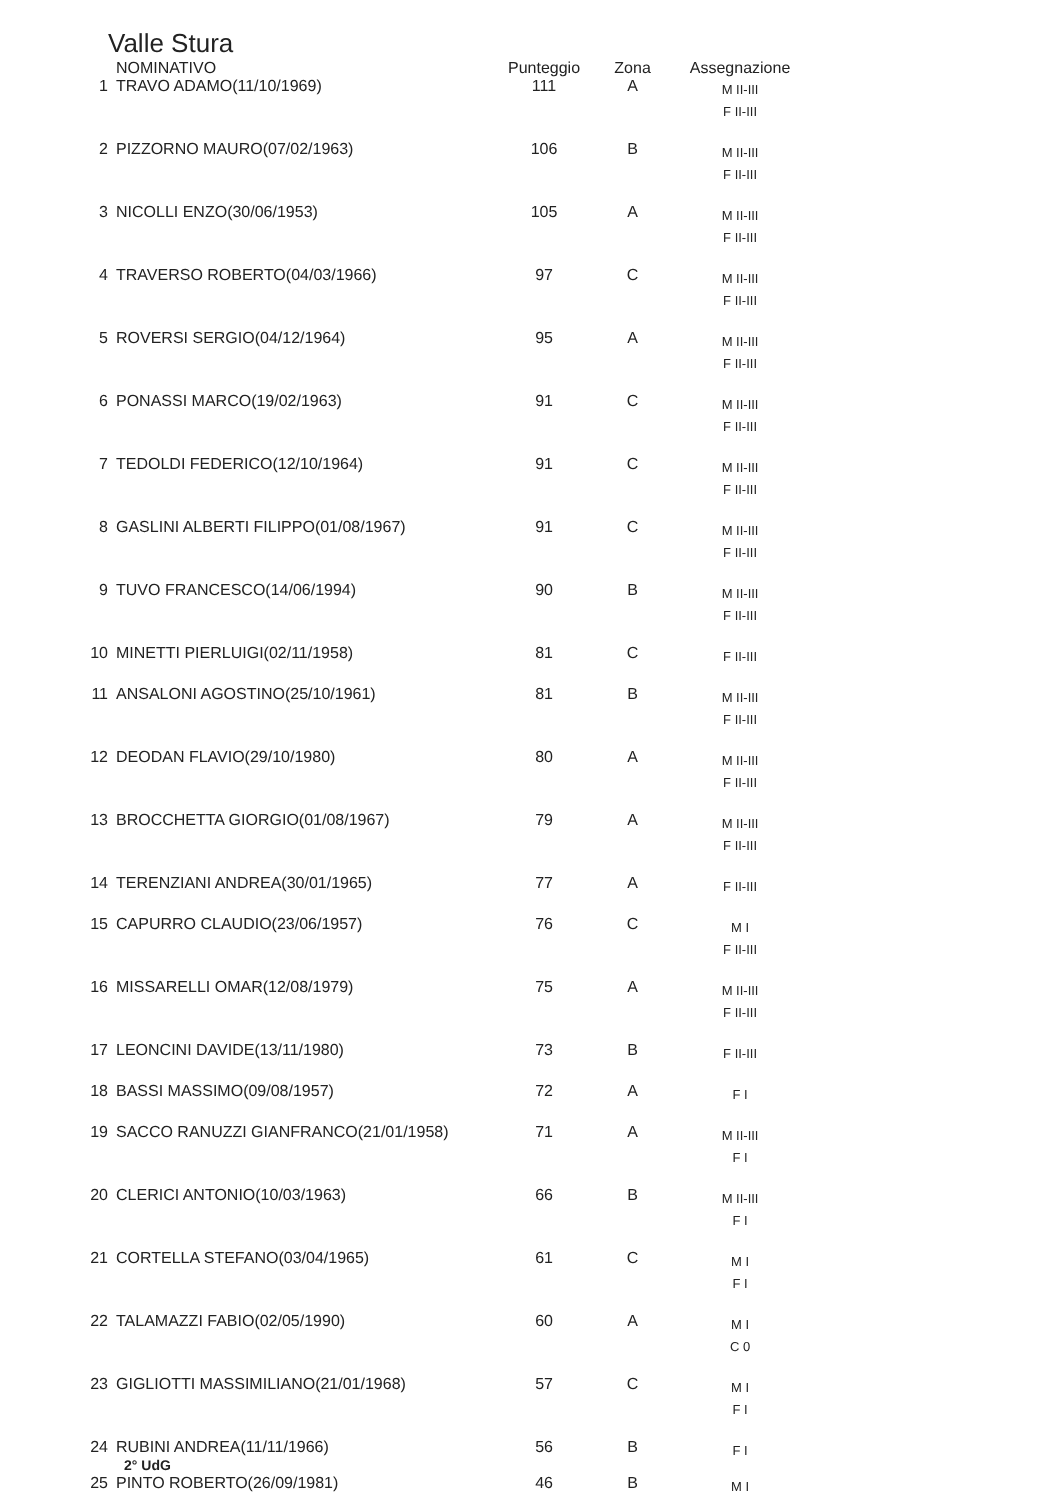Valle Stura
| | NOMINATIVO | Punteggio | Zona | Assegnazione |
| --- | --- | --- | --- | --- |
| 1 | TRAVO ADAMO(11/10/1969) | 111 | A | M II-III F II-III |
| 2 | PIZZORNO MAURO(07/02/1963) | 106 | B | M II-III F II-III |
| 3 | NICOLLI ENZO(30/06/1953) | 105 | A | M II-III F II-III |
| 4 | TRAVERSO ROBERTO(04/03/1966) | 97 | C | M II-III F II-III |
| 5 | ROVERSI SERGIO(04/12/1964) | 95 | A | M II-III F II-III |
| 6 | PONASSI MARCO(19/02/1963) | 91 | C | M II-III F II-III |
| 7 | TEDOLDI FEDERICO(12/10/1964) | 91 | C | M II-III F II-III |
| 8 | GASLINI ALBERTI FILIPPO(01/08/1967) | 91 | C | M II-III F II-III |
| 9 | TUVO FRANCESCO(14/06/1994) | 90 | B | M II-III F II-III |
| 10 | MINETTI PIERLUIGI(02/11/1958) | 81 | C | F II-III |
| 11 | ANSALONI AGOSTINO(25/10/1961) | 81 | B | M II-III F II-III |
| 12 | DEODAN FLAVIO(29/10/1980) | 80 | A | M II-III F II-III |
| 13 | BROCCHETTA GIORGIO(01/08/1967) | 79 | A | M II-III F II-III |
| 14 | TERENZIANI ANDREA(30/01/1965) | 77 | A | F II-III |
| 15 | CAPURRO CLAUDIO(23/06/1957) | 76 | C | M I F II-III |
| 16 | MISSARELLI OMAR(12/08/1979) | 75 | A | M II-III F II-III |
| 17 | LEONCINI DAVIDE(13/11/1980) | 73 | B | F II-III |
| 18 | BASSI MASSIMO(09/08/1957) | 72 | A | F I |
| 19 | SACCO RANUZZI GIANFRANCO(21/01/1958) | 71 | A | M II-III F I |
| 20 | CLERICI ANTONIO(10/03/1963) | 66 | B | M II-III F I |
| 21 | CORTELLA STEFANO(03/04/1965) | 61 | C | M I F I |
| 22 | TALAMAZZI FABIO(02/05/1990) | 60 | A | M I C 0 |
| 23 | GIGLIOTTI MASSIMILIANO(21/01/1968) | 57 | C | M I F I |
| 24 | RUBINI ANDREA(11/11/1966) 2° UdG | 56 | B | F I |
| 25 | PINTO ROBERTO(26/09/1981) | 46 | B | M I |